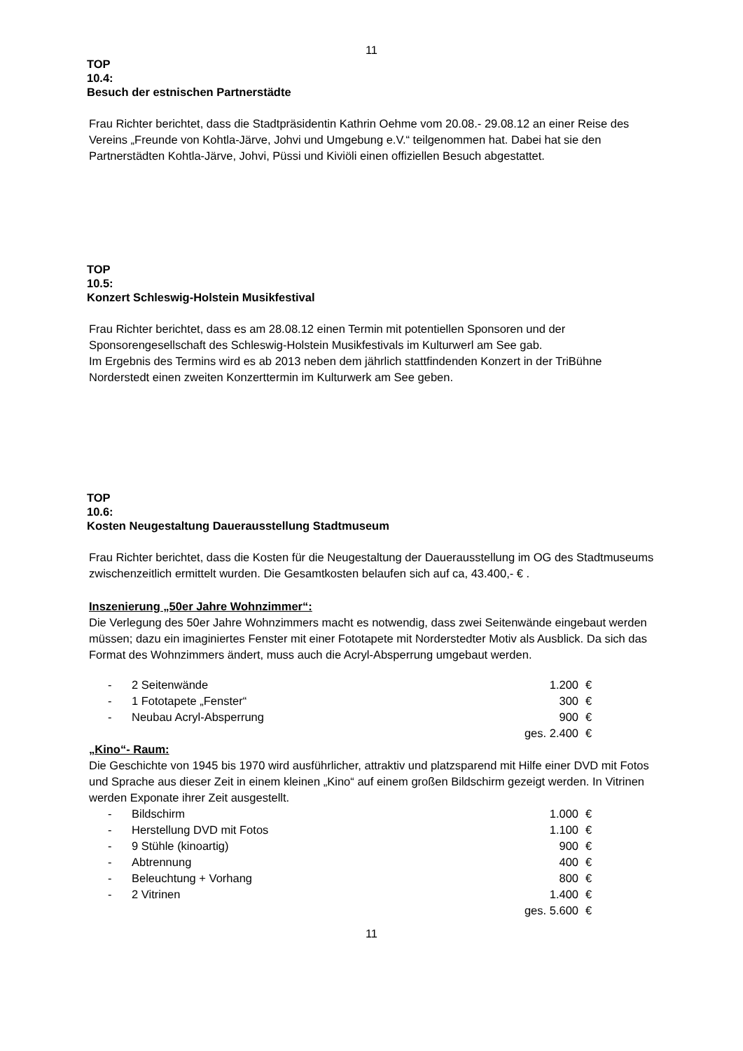11
TOP
10.4:
Besuch der estnischen Partnerstädte
Frau Richter berichtet, dass die Stadtpräsidentin Kathrin Oehme vom 20.08.- 29.08.12 an einer Reise des Vereins „Freunde von Kohtla-Järve, Johvi und Umgebung e.V.“ teilgenommen hat. Dabei hat sie den Partnerstädten Kohtla-Järve, Johvi, Püssi und Kiviöli einen offiziellen Besuch abgestattet.
TOP
10.5:
Konzert Schleswig-Holstein Musikfestival
Frau Richter berichtet, dass es am 28.08.12 einen Termin mit potentiellen Sponsoren und der Sponsorengesellschaft des Schleswig-Holstein Musikfestivals im Kulturwerl am See gab.
Im Ergebnis des Termins wird es ab 2013 neben dem jährlich stattfindenden Konzert in der TriBühne Norderstedt einen zweiten Konzerttermin im Kulturwerk am See geben.
TOP
10.6:
Kosten Neugestaltung Dauerausstellung Stadtmuseum
Frau Richter berichtet, dass die Kosten für die Neugestaltung der Dauerausstellung im OG des Stadtmuseums zwischenzeitlich ermittelt wurden. Die Gesamtkosten belaufen sich auf ca, 43.400,- € .
Inszenierung „50er Jahre Wohnzimmer“:
Die Verlegung des 50er Jahre Wohnzimmers macht es notwendig, dass zwei Seitenwände eingebaut werden müssen; dazu ein imaginiertes Fenster mit einer Fototapete mit Norderstedter Motiv als Ausblick. Da sich das Format des Wohnzimmers ändert, muss auch die Acryl-Absperrung umgebaut werden.
| - | 2 Seitenwände | 1.200 | € |
| - | 1 Fototapete „Fenster“ | 300 | € |
| - | Neubau Acryl-Absperrung | 900 | € |
| | | ges. 2.400 | € |
„Kino“- Raum:
Die Geschichte von 1945 bis 1970 wird ausführlicher, attraktiv und platzsparend mit Hilfe einer DVD mit Fotos und Sprache aus dieser Zeit in einem kleinen „Kino“ auf einem großen Bildschirm gezeigt werden. In Vitrinen werden Exponate ihrer Zeit ausgestellt.
| - | Bildschirm | 1.000 | € |
| - | Herstellung DVD mit Fotos | 1.100 | € |
| - | 9 Stühle (kinoartig) | 900 | € |
| - | Abtrennung | 400 | € |
| - | Beleuchtung + Vorhang | 800 | € |
| - | 2 Vitrinen | 1.400 | € |
| | | ges. 5.600 | € |
11